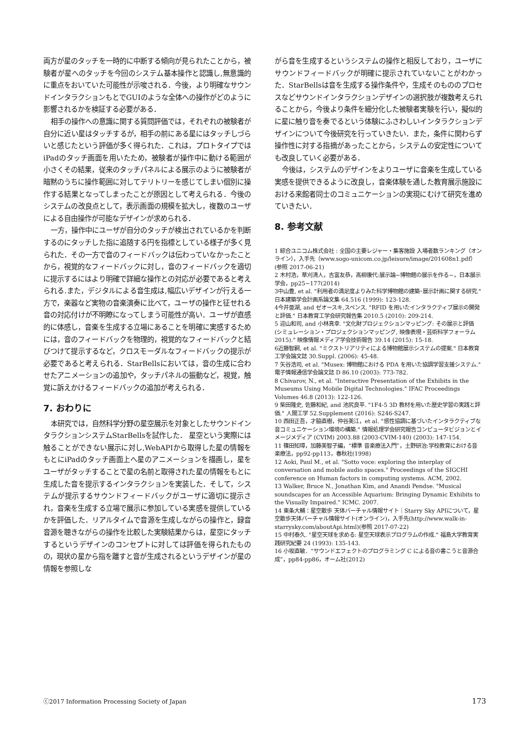両方が星のタッチを一時的に中断する傾向が見られたことから，被験者が星へのタッチを今回のシステム基本操作と認識し,無意識的に重点をおいていた可能性が示唆される．今後，より明確なサウンドインタラクションもとでGUIのような全体への操作がどのように影響されるかを検証する必要がある．
相手の操作への意識に関する質問評価では，それぞれの被験者が自分に近い星はタッチするが，相手の前にある星にはタッチしづらいと感じたという評価が多く得られた．これは，プロトタイプではiPadのタッチ画面を用いたため，被験者が操作中に動ける範囲が小さくその結果，従来のタッチパネルによる展示のように被験者が暗黙のうちに操作範囲に対してテリトリーを感じてしまい個別に操作する結果となってしまったことが原因として考えられる．今後のシステムの改良点として，表示画面の規模を拡大し，複数のユーザによる自由操作が可能なデザインが求められる．
一方，操作中にユーザが自分のタッチが検出されているかを判断するのにタッチした指に追随する円を指標としている様子が多く見られた．その一方で音のフィードバックは伝わっていなかったことから，視覚的なフィードバックに対し，音のフィードバックを適切に提示するにはより明確で詳細な操作との対応が必要であると考えられる.また，デジタルによる音生成は,幅広いデザインが行える一方で，楽器など実物の音楽演奏に比べて，ユーザの操作と征せれる音の対応付けが不明瞭になってしまう可能性が高い．ユーザが直感的に体感し，音楽を生成する立場にあることを明確に実感するためには，音のフィードバックを物理的，視覚的なフィードバックと結びつけて提示するなど，クロスモーダルなフィードバックの提示が必要であると考えられる．StarBellsにおいては，音の生成に合わせたアニメーションの追加や，タッチパネルの振動など，視覚，触覚に訴えかけるフィードバックの追加が考えられる．
7. おわりに
本研究では，自然科学分野の星空展示を対象としたサウンドインタラクションシステムStarBellsを試作した． 星空という実際には触ることができない展示に対し,WebAPIから取得した星の情報をもとにiPadのタッチ画面上へ星のアニメーションを描画し，星をユーザがタッチすることで星の名前と取得された星の情報をもとに生成した音を提示するインタラクションを実装した．そして，システムが提示するサウンドフィードバックがユーザに適切に提示され，音楽を生成する立場で展示に参加している実感を提供しているかを評価した．リアルタイムで音源を生成しながらの操作と，録音音源を聴きながらの操作を比較した実験結果からは，星空にタッチするというデザインのコンセプトに対しては評価を得られたものの，現状の星から指を離すと音が生成されるというデザインが星の情報を参照しな
がら音を生成するというシステムの操作と相反しており，ユーザにサウンドフィードバックが明確に提示されていないことがわかった．StarBellsは音を生成する操作条件や，生成そのもののプロセスなどサウンドインタラクションデザインの選択肢が複数考えられることから，今後より条件を細分化した被験者実験を行い，擬似的に星に触り音を奏でるという体験にふさわしいインタラクションデザインについて今後研究を行っていきたい．また，条件に関わらず操作性に対する指摘があったことから，システムの安定性についても改良していく必要がある．
今後は，システムのデザインをよりユーザに音楽を生成している実感を提供できるように改良し，音楽体験を通した教育展示施設における来館者同士のコミュニケーションの実現にむけて研究を進めていきたい．
8. 参考文献
1 綜合ユニコム株式会社 : 全国の主要レジャー・集客施設 入場者数ランキング（オンライン），入手先（www.sogo-unicom.co.jp/leisure/image/201608n1.pdf）(参照 2017-06-21)
2 木村浩，草刈清人，吉富友恭，高柳康代:展示論−博物館の展示を作る−，日本展示学会，pp25−177(2014)
3中山豊, et al. "利用者の満足度よりみた科学博物館の建築･展示計画に関する研究." 日本建築学会計画系論文集 64.516 (1999): 123-128.
4今井亜湖, and ゼオースキ,スペンス. "RFID を用いたインタラクティブ展示の開発と評価." 日本教育工学会研究報告集 2010.5 (2010): 209-214.
5 迎山和司, and 小林真幸. "文化財プロジェクションマッピング: その展示と評価 (シミュレーション・プロジェクションマッピング, 映像表現・芸術科学フォーラム 2015)." 映像情報メディア学会技術報告 39.14 (2015): 15-18.
6近藤智嗣, et al. "ミクストリアリティによる博物館展示システムの提案." 日本教育工学会論文誌 30.Suppl. (2006): 45-48.
7 矢谷浩司, et al. "Musex: 博物館における PDA を用いた協調学習支援システム." 電子情報通信学会論文誌 D 86.10 (2003): 773-782.
8 Chivarov, N., et al. "Interactive Presentation of the Exhibits in the Museums Using Mobile Digital Technologies." IFAC Proceedings Volumes 46.8 (2013): 122-126.
9 柴田隆史, 佐藤和紀, and 池尻良平. "1F4-5 3D 教材を用いた歴史学習の実践と評価." 人間工学 52.Supplement (2016): S246-S247.
10 西田正吾，才脇直樹，仲谷美江，et al. "感性協調に基づいたインタラクティブな音コミュニケーション環境の構築." 情報処理学会研究報告コンピュータビジョンとイメージメディア (CVIM) 2003.88 (2003-CVIM-140) (2003): 147-154.
11 篠田知璋，加藤美智子編，“標準 音楽療法入門”，土野研治:学校教育における音楽療法，pp92-pp113，春秋社(1998)
12 Aoki, Paul M., et al. "Sotto voce: exploring the interplay of conversation and mobile audio spaces." Proceedings of the SIGCHI conference on Human factors in computing systems. ACM, 2002.
13 Walker, Bruce N., Jonathan Kim, and Anandi Pendse. "Musical soundscapes for an Accessible Aquarium: Bringing Dynamic Exhibits to the Visually Impaired." ICMC. 2007.
14 東条大輔：星空散歩 天体バーチャル情報サイト｜Starry Sky APIについて，星空散歩天体バーチャル情報サイト(オンライン)，入手先(http://www.walk-in-starrysky.com/aboutApi.html)(参照 2017-07-22)
15 中村泰久. "星空天球を求める: 星空天球表示プログラムの作成." 福島大学教育実践研究紀要 24 (1993): 135-143.
16 小坂直敏．“サウンドエフェクトのプログラミング C による音の書こうと音源合成”，pp84-pp86，オーム社(2012)
ⓒ2017 Information Processing Society of Japan 173